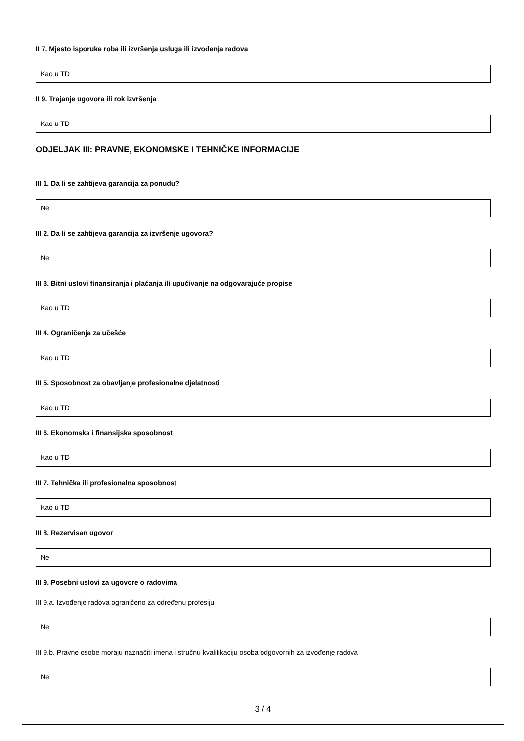II 7. Mjesto isporuke roba ili izvršenja usluga ili izvođenja radova
Kao u TD
II 9. Trajanje ugovora ili rok izvršenja
Kao u TD
ODJELJAK III: PRAVNE, EKONOMSKE I TEHNIČKE INFORMACIJE
III 1. Da li se zahtijeva garancija za ponudu?
Ne
III 2. Da li se zahtijeva garancija za izvršenje ugovora?
Ne
III 3. Bitni uslovi finansiranja i plaćanja ili upućivanje na odgovarajuće propise
Kao u TD
III 4. Ograničenja za učešće
Kao u TD
III 5. Sposobnost za obavljanje profesionalne djelatnosti
Kao u TD
III 6. Ekonomska i finansijska sposobnost
Kao u TD
III 7. Tehnička ili profesionalna sposobnost
Kao u TD
III 8. Rezervisan ugovor
Ne
III 9. Posebni uslovi za ugovore o radovima
III 9.a. Izvođenje radova ograničeno za određenu profesiju
Ne
III 9.b. Pravne osobe moraju naznačiti imena i stručnu kvalifikaciju osoba odgovornih za izvođenje radova
Ne
3 / 4